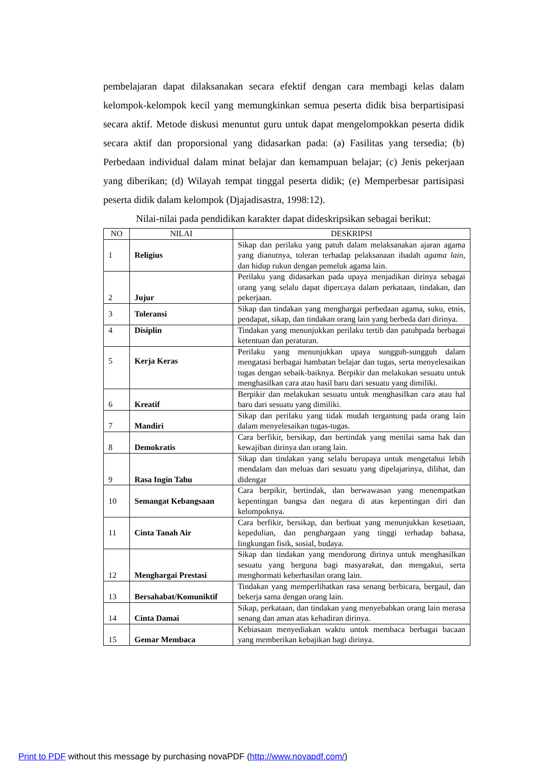pembelajaran dapat dilaksanakan secara efektif dengan cara membagi kelas dalam kelompok-kelompok kecil yang memungkinkan semua peserta didik bisa berpartisipasi secara aktif. Metode diskusi menuntut guru untuk dapat mengelompokkan peserta didik secara aktif dan proporsional yang didasarkan pada: (a) Fasilitas yang tersedia; (b) Perbedaan individual dalam minat belajar dan kemampuan belajar; (c) Jenis pekerjaan yang diberikan; (d) Wilayah tempat tinggal peserta didik; (e) Memperbesar partisipasi peserta didik dalam kelompok (Djajadisastra, 1998:12).
Nilai-nilai pada pendidikan karakter dapat dideskripsikan sebagai berikut:
| NO | NILAI | DESKRIPSI |
| --- | --- | --- |
| 1 | Religius | Sikap dan perilaku yang patuh dalam melaksanakan ajaran agama yang dianutnya, toleran terhadap pelaksanaan ibadah agama lain, dan hidup rukun dengan pemeluk agama lain. |
| 2 | Jujur | Perilaku yang didasarkan pada upaya menjadikan dirinya sebagai orang yang selalu dapat dipercaya dalam perkataan, tindakan, dan pekerjaan. |
| 3 | Toleransi | Sikap dan tindakan yang menghargai perbedaan agama, suku, etnis, pendapat, sikap, dan tindakan orang lain yang berbeda dari dirinya. |
| 4 | Disiplin | Tindakan yang menunjukkan perilaku tertib dan patuhpada berbagai ketentuan dan peraturan. |
| 5 | Kerja Keras | Perilaku yang menunjukkan upaya sungguh-sungguh dalam mengatasi berbagai hambatan belajar dan tugas, serta menyelesaikan tugas dengan sebaik-baiknya. Berpikir dan melakukan sesuatu untuk menghasilkan cara atau hasil baru dari sesuatu yang dimiliki. |
| 6 | Kreatif | Berpikir dan melakukan sesuatu untuk menghasilkan cara atau hal baru dari sesuatu yang dimiliki. |
| 7 | Mandiri | Sikap dan perilaku yang tidak mudah tergantung pada orang lain dalam menyelesaikan tugas-tugas. |
| 8 | Demokratis | Cara berfikir, bersikap, dan bertindak yang menilai sama hak dan kewajiban dirinya dan orang lain. |
| 9 | Rasa Ingin Tahu | Sikap dan tindakan yang selalu berupaya untuk mengetahui lebih mendalam dan meluas dari sesuatu yang dipelajarinya, dilihat, dan didengar |
| 10 | Semangat Kebangsaan | Cara berpikir, bertindak, dan berwawasan yang menempatkan kepentingan bangsa dan negara di atas kepentingan diri dan kelompoknya. |
| 11 | Cinta Tanah Air | Cara berfikir, bersikap, dan berbuat yang menunjukkan kesetiaan, kepedulian, dan penghargaan yang tinggi terhadap bahasa, lingkungan fisik, sosial, budaya. |
| 12 | Menghargai Prestasi | Sikap dan tindakan yang mendorong dirinya untuk menghasilkan sesuatu yang berguna bagi masyarakat, dan mengakui, serta menghormati keberhasilan orang lain. |
| 13 | Bersahabat/Komuniktif | Tindakan yang memperlihatkan rasa senang berbicara, bergaul, dan bekerja sama dengan orang lain. |
| 14 | Cinta Damai | Sikap, perkataan, dan tindakan yang menyebabkan orang lain merasa senang dan aman atas kehadiran dirinya. |
| 15 | Gemar Membaca | Kebiasaan menyediakan waktu untuk membaca berbagai bacaan yang memberikan kebajikan bagi dirinya. |
Print to PDF without this message by purchasing novaPDF (http://www.novapdf.com/)